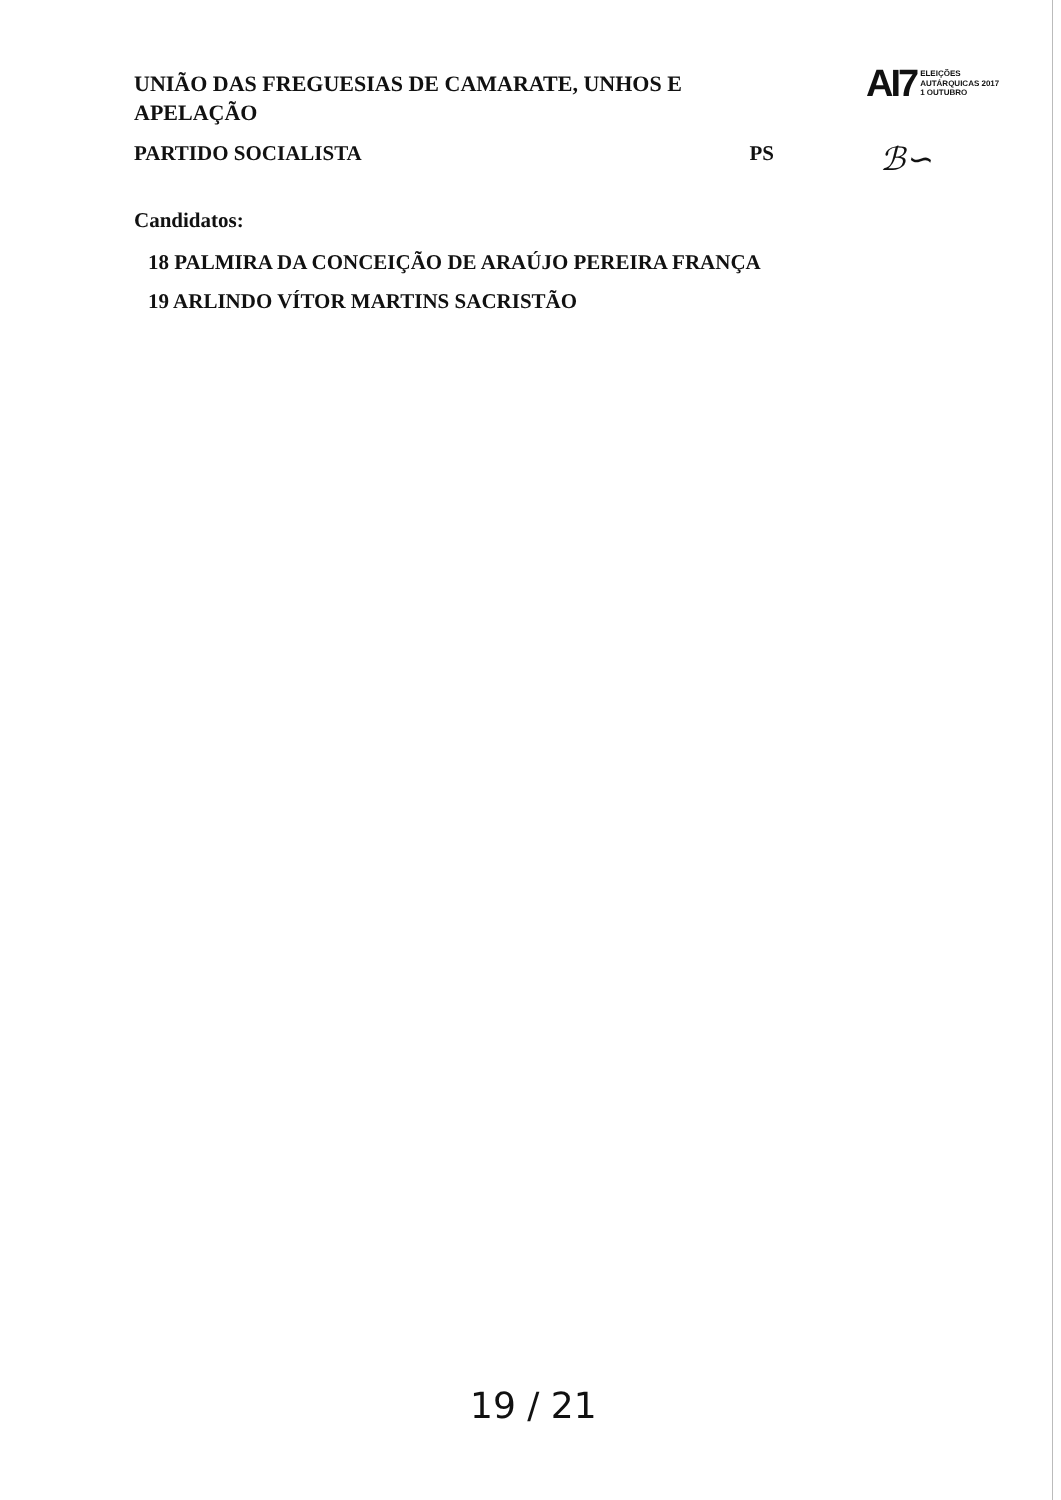AI7 ELEIÇÕES
AUTÁRQUICAS 2017
1 OUTUBRO
ℬ∽
UNIÃO DAS FREGUESIAS DE CAMARATE, UNHOS E APELAÇÃO
PARTIDO SOCIALISTA PS
Candidatos:
18 PALMIRA DA CONCEIÇÃO DE ARAÚJO PEREIRA FRANÇA
19 ARLINDO VÍTOR MARTINS SACRISTÃO
19 / 21